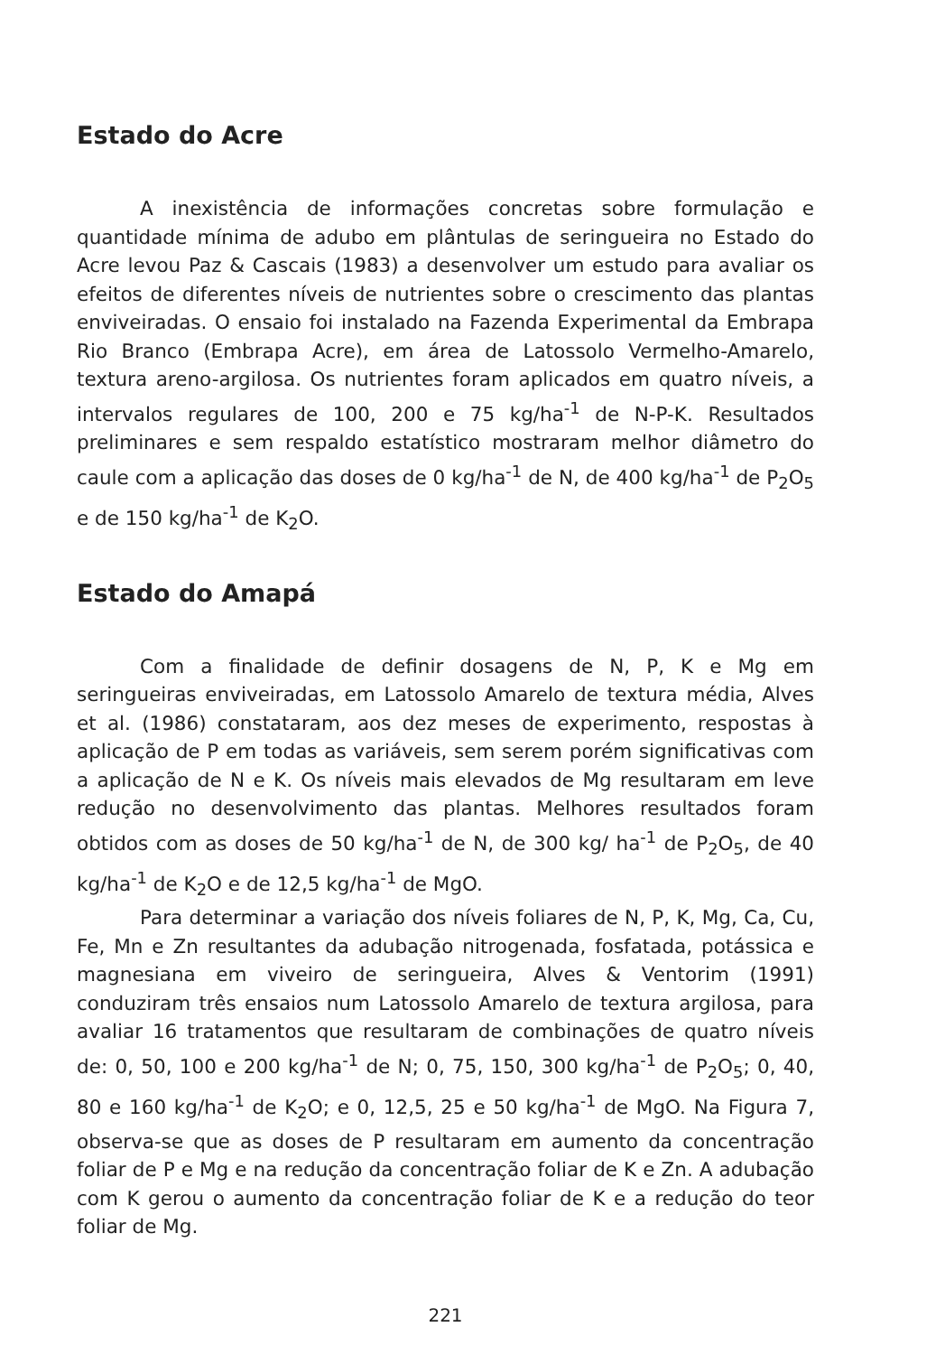Estado do Acre
A inexistência de informações concretas sobre formulação e quantidade mínima de adubo em plântulas de seringueira no Estado do Acre levou Paz & Cascais (1983) a desenvolver um estudo para avaliar os efeitos de diferentes níveis de nutrientes sobre o crescimento das plantas enviveiradas. O ensaio foi instalado na Fazenda Experimental da Embrapa Rio Branco (Embrapa Acre), em área de Latossolo Vermelho-Amarelo, textura areno-argilosa. Os nutrientes foram aplicados em quatro níveis, a intervalos regulares de 100, 200 e 75 kg/ha<sup>-1</sup> de N-P-K. Resultados preliminares e sem respaldo estatístico mostraram melhor diâmetro do caule com a aplicação das doses de 0 kg/ha<sup>-1</sup> de N, de 400 kg/ha<sup>-1</sup> de P<sub>2</sub>O<sub>5</sub> e de 150 kg/ha<sup>-1</sup> de K<sub>2</sub>O.
Estado do Amapá
Com a finalidade de definir dosagens de N, P, K e Mg em seringueiras enviveiradas, em Latossolo Amarelo de textura média, Alves et al. (1986) constataram, aos dez meses de experimento, respostas à aplicação de P em todas as variáveis, sem serem porém significativas com a aplicação de N e K. Os níveis mais elevados de Mg resultaram em leve redução no desenvolvimento das plantas. Melhores resultados foram obtidos com as doses de 50 kg/ha<sup>-1</sup> de N, de 300 kg/ ha<sup>-1</sup> de P<sub>2</sub>O<sub>5</sub>, de 40 kg/ha<sup>-1</sup> de K<sub>2</sub>O e de 12,5 kg/ha<sup>-1</sup> de MgO.
Para determinar a variação dos níveis foliares de N, P, K, Mg, Ca, Cu, Fe, Mn e Zn resultantes da adubação nitrogenada, fosfatada, potássica e magnesiana em viveiro de seringueira, Alves & Ventorim (1991) conduziram três ensaios num Latossolo Amarelo de textura argilosa, para avaliar 16 tratamentos que resultaram de combinações de quatro níveis de: 0, 50, 100 e 200 kg/ha<sup>-1</sup> de N; 0, 75, 150, 300 kg/ha<sup>-1</sup> de P<sub>2</sub>O<sub>5</sub>; 0, 40, 80 e 160 kg/ha<sup>-1</sup> de K<sub>2</sub>O; e 0, 12,5, 25 e 50 kg/ha<sup>-1</sup> de MgO. Na Figura 7, observa-se que as doses de P resultaram em aumento da concentração foliar de P e Mg e na redução da concentração foliar de K e Zn. A adubação com K gerou o aumento da concentração foliar de K e a redução do teor foliar de Mg.
221